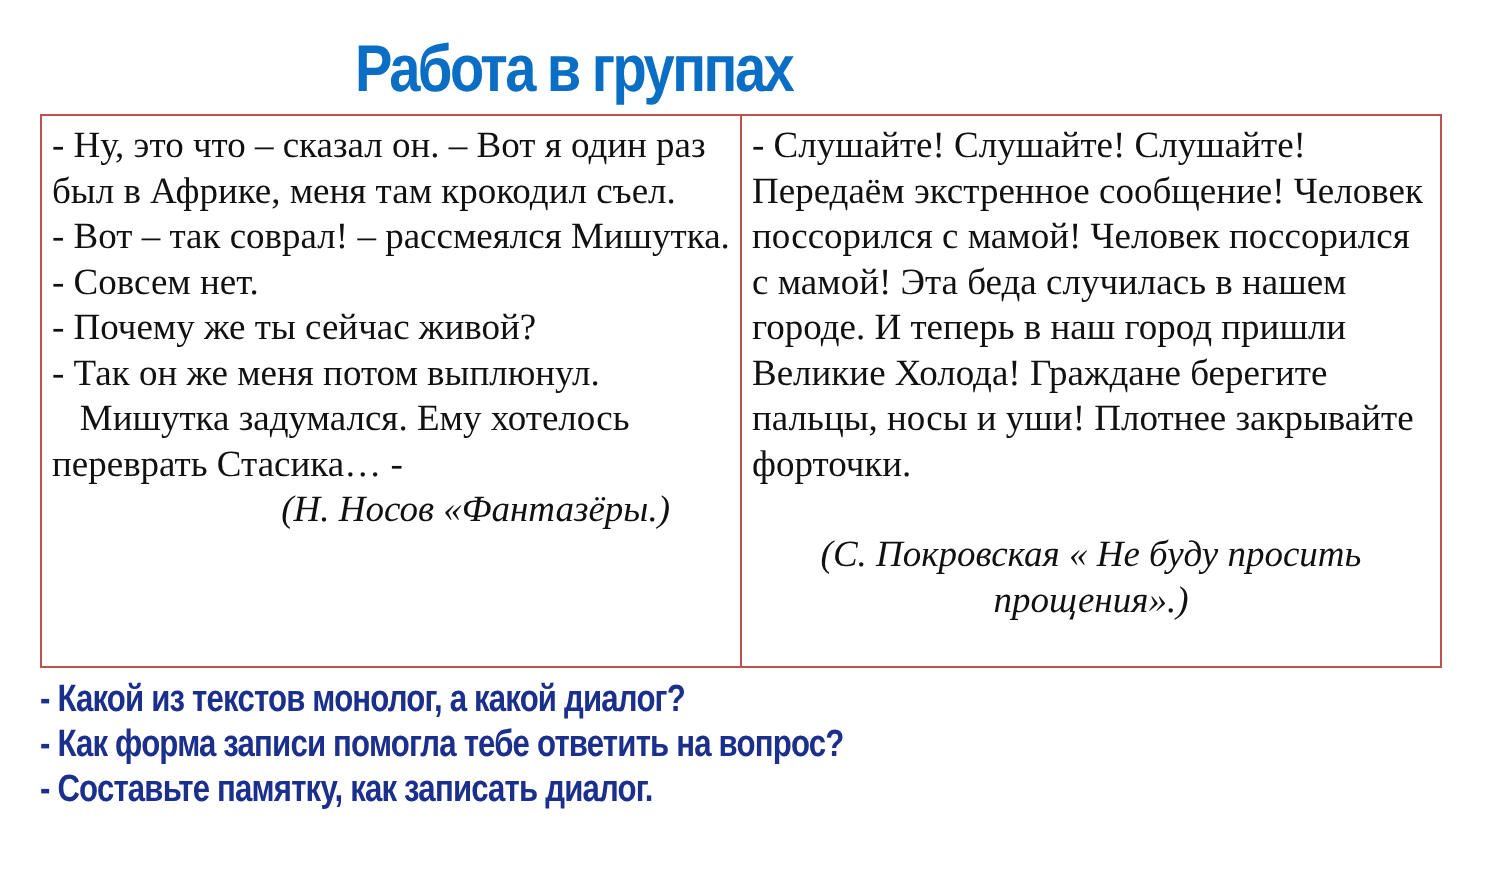Работа в группах
| - Ну, это что – сказал он. – Вот я один раз был в Африке, меня там крокодил съел. - Вот – так соврал! – рассмеялся Мишутка. - Совсем нет. - Почему же ты сейчас живой? - Так он же меня потом выплюнул. Мишутка задумался. Ему хотелось переврать Стасика… - (Н. Носов «Фантазёры.) | - Слушайте! Слушайте! Слушайте! Передаём экстренное сообщение! Человек поссорился с мамой! Человек поссорился с мамой! Эта беда случилась в нашем городе. И теперь в наш город пришли Великие Холода! Граждане берегите пальцы, носы и уши! Плотнее закрывайте форточки. (С. Покровская « Не буду просить прощения».) |
- Какой из текстов монолог, а какой диалог?
- Как форма записи помогла тебе ответить на вопрос?
- Составьте памятку, как записать диалог.